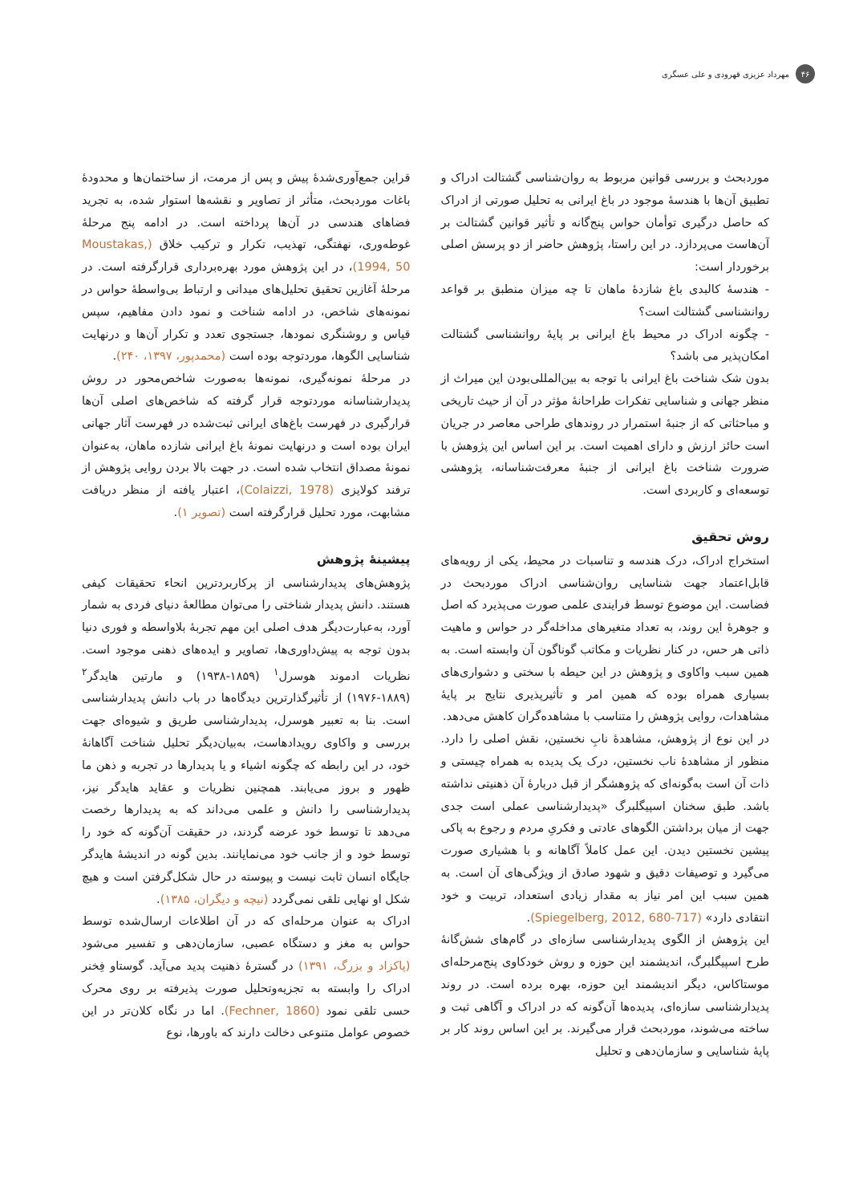۴۶
مهرداد عزیزی قهرودی و علی عسگری
موردبحث و بررسی قوانین مربوط به روان‌شناسی گشتالت ادراک و تطبیق آن‌ها با هندسهٔ موجود در باغ ایرانی به تحلیل صورتی از ادراک که حاصل درگیری توأمان حواس پنج‌گانه و تأثیر قوانین گشتالت بر آن‌هاست می‌پردازد. در این راستا، پژوهش حاضر از دو پرسش اصلی برخوردار است:
- هندسهٔ کالبدی باغ شازدهٔ ماهان تا چه میزان منطبق بر قواعد روانشناسی گشتالت است؟
- چگونه ادراک در محیط باغ ایرانی بر پایهٔ روانشناسی گشتالت امکان‌پذیر می باشد؟
بدون شک شناخت باغ ایرانی با توجه به بین‌المللی‌بودن این میراث از منظر جهانی و شناسایی تفکرات طراحانهٔ مؤثر در آن از حیث تاریخی و مباحثاتی که از جنبهٔ استمرار در روندهای طراحی معاصر در جریان است حائز ارزش و دارای اهمیت است. بر این اساس این پژوهش با ضرورت شناخت باغ ایرانی از جنبهٔ معرفت‌شناسانه، پژوهشی توسعه‌ای و کاربردی است.
روش تحقیق
استخراج ادراک، درک هندسه و تناسبات در محیط، یکی از رویه‌های قابل‌اعتماد جهت شناسایی روان‌شناسی ادراک موردبحث در فضاست. این موضوع توسط فرایندی علمی صورت می‌پذیرد که اصل و جوهرهٔ این روند، به تعداد متغیرهای مداخله‌گر در حواس و ماهیت ذاتی هر حس، در کنار نظریات و مکاتب گوناگون آن وابسته است. به همین سبب واکاوی و پژوهش در این حیطه با سختی و دشواری‌های بسیاری همراه بوده که همین امر و تأثیرپذیری نتایج بر پایهٔ مشاهدات، روایی پژوهش را متناسب با مشاهده‌گران کاهش می‌دهد.
در این نوع از پژوهش، مشاهدهٔ نابِ نخستین، نقش اصلی را دارد. منظور از مشاهدهٔ ناب نخستین، درک یک پدیده به همراه چیستی و ذات آن است به‌گونه‌ای که پژوهشگر از قبل دربارهٔ آن ذهنیتی نداشته باشد. طبق سخنان اسپیگلبرگ «پدیدارشناسی عملی است جدی جهت از میان برداشتن الگوهای عادتی و فکریِ مردم و رجوع به پاکی پیشین نخستین دیدن. این عمل کاملاً آگاهانه و با هشیاری صورت می‌گیرد و توصیفات دقیق و شهود صادق از ویژگی‌های آن است. به همین سبب این امر نیاز به مقدار زیادی استعداد، تربیت و خود انتقادی دارد» (Spiegelberg, 2012, 680-717).
این پژوهش از الگوی پدیدارشناسی سازه‌ای در گام‌های شش‌گانهٔ طرح اسپیگلبرگ، اندیشمند این حوزه و روش خودکاوی پنج‌مرحله‌ای موستاکاس، دیگر اندیشمند این حوزه، بهره برده است. در روند پدیدارشناسی سازه‌ای، پدیده‌ها آن‌گونه که در ادراک و آگاهی ثبت و ساخته می‌شوند، موردبحث قرار می‌گیرند. بر این اساس روند کار بر پایهٔ شناسایی و سازمان‌دهی و تحلیل
قراین جمع‌آوری‌شدهٔ پیش و پس از مرمت، از ساختمان‌ها و محدودهٔ باغات موردبحث، متأثر از تصاویر و نقشه‌ها استوار شده، به تجرید فضاهای هندسی در آن‌ها پرداخته است. در ادامه پنج مرحلهٔ غوطه‌وری، نهفتگی، تهذیب، تکرار و ترکیب خلاق (Moustakas, 1994, 50)، در این پژوهش مورد بهره‌برداری قرارگرفته است. در مرحلهٔ آغازین تحقیق تحلیل‌های میدانی و ارتباط بی‌واسطهٔ حواس در نمونه‌های شاخص، در ادامه شناخت و نمود دادن مفاهیم، سپس قیاس و روشنگری نمودها، جستجوی تعدد و تکرار آن‌ها و درنهایت شناسایی الگوها، موردتوجه بوده است (محمدپور، ۱۳۹۷، ۲۴۰).
در مرحلهٔ نمونه‌گیری، نمونه‌ها به‌صورت شاخص‌محور در روش پدیدارشناسانه موردتوجه قرار گرفته که شاخص‌های اصلی آن‌ها قرارگیری در فهرست باغ‌های ایرانی ثبت‌شده در فهرست آثار جهانی ایران بوده است و درنهایت نمونهٔ باغ ایرانی شازده ماهان، به‌عنوان نمونهٔ مصداق انتخاب شده است. در جهت بالا بردن روایی پژوهش از ترفند کولایزی (Colaizzi, 1978)، اعتبار یافته از منظر دریافت مشابهت، مورد تحلیل قرارگرفته است (تصویر ۱).
پیشینهٔ پژوهش
پژوهش‌های پدیدارشناسی از پرکاربردترین انحاء تحقیقات کیفی هستند. دانش پدیدار شناختی را می‌توان مطالعهٔ دنیای فردی به شمار آورد، به‌عبارت‌دیگر هدف اصلی این مهم تجربهٔ بلاواسطه و فوری دنیا بدون توجه به پیش‌داوری‌ها، تصاویر و ایده‌های ذهنی موجود است. نظریات ادموند هوسرل<sup>۱</sup> (۱۸۵۹-۱۹۳۸) و مارتین هایدگر<sup>۲</sup> (۱۸۸۹-۱۹۷۶) از تأثیرگذارترین دیدگاه‌ها در باب دانش پدیدارشناسی است. بنا به تعبیر هوسرل، پدیدارشناسی طریق و شیوه‌ای جهت بررسی و واکاوی رویدادهاست، به‌بیان‌دیگر تحلیل شناخت آگاهانهٔ خود، در این رابطه که چگونه اشیاء و یا پدیدارها در تجربه و ذهن ما ظهور و بروز می‌یابند. همچنین نظریات و عقاید هایدگر نیز، پدیدارشناسی را دانش و علمی می‌داند که به پدیدارها رخصت می‌دهد تا توسط خود عرضه گردند، در حقیقت آن‌گونه که خود را توسط خود و از جانب خود می‌نمایانند. بدین گونه در اندیشهٔ هایدگر جایگاه انسان ثابت نیست و پیوسته در حال شکل‌گرفتن است و هیچ شکل او نهایی تلقی نمی‌گردد (نیچه و دیگران، ۱۳۸۵).
ادراک به عنوان مرحله‌ای که در آن اطلاعات ارسال‌شده توسط حواس به مغز و دستگاه عصبی، سازمان‌دهی و تفسیر می‌شود (پاکزاد و بزرگ، ۱۳۹۱) در گسترهٔ ذهنیت پدید می‌آید. گوستاو فِخنر ادراک را وابسته به تجزیه‌وتحلیل صورت پذیرفته بر روی محرک حسی تلقی نمود (Fechner, 1860). اما در نگاه کلان‌تر در این خصوص عوامل متنوعی دخالت دارند که باورها، نوع